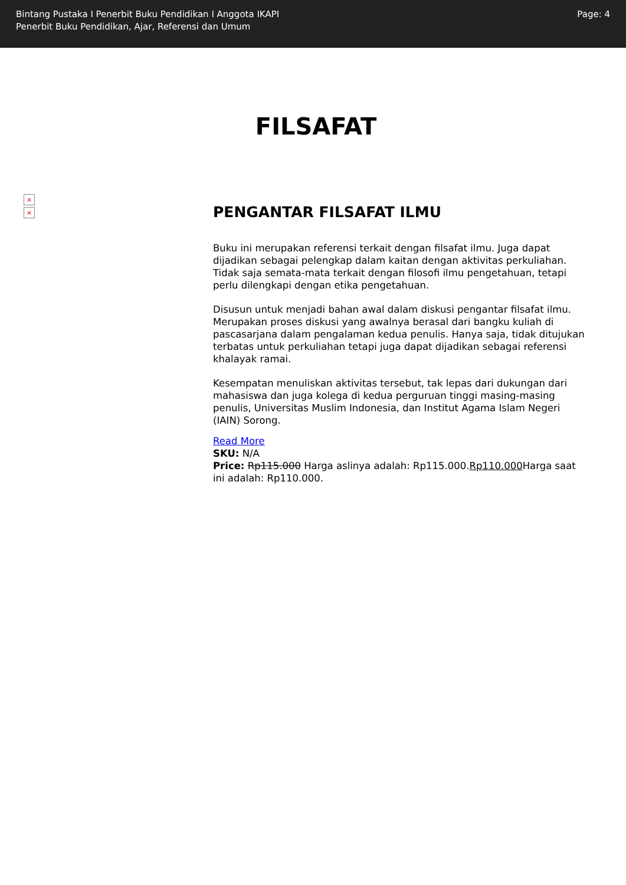Bintang Pustaka I Penerbit Buku Pendidikan I Anggota IKAPI
Penerbit Buku Pendidikan, Ajar, Referensi dan Umum
Page: 4
FILSAFAT
×
×
PENGANTAR FILSAFAT ILMU
Buku ini merupakan referensi terkait dengan filsafat ilmu. Juga dapat dijadikan sebagai pelengkap dalam kaitan dengan aktivitas perkuliahan. Tidak saja semata-mata terkait dengan filosofi ilmu pengetahuan, tetapi perlu dilengkapi dengan etika pengetahuan.
Disusun untuk menjadi bahan awal dalam diskusi pengantar filsafat ilmu. Merupakan proses diskusi yang awalnya berasal dari bangku kuliah di pascasarjana dalam pengalaman kedua penulis. Hanya saja, tidak ditujukan terbatas untuk perkuliahan tetapi juga dapat dijadikan sebagai referensi khalayak ramai.
Kesempatan menuliskan aktivitas tersebut, tak lepas dari dukungan dari mahasiswa dan juga kolega di kedua perguruan tinggi masing-masing penulis, Universitas Muslim Indonesia, dan Institut Agama Islam Negeri (IAIN) Sorong.
Read More
SKU: N/A
Price: Rp115.000 Harga aslinya adalah: Rp115.000.Rp110.000 Harga saat ini adalah: Rp110.000.